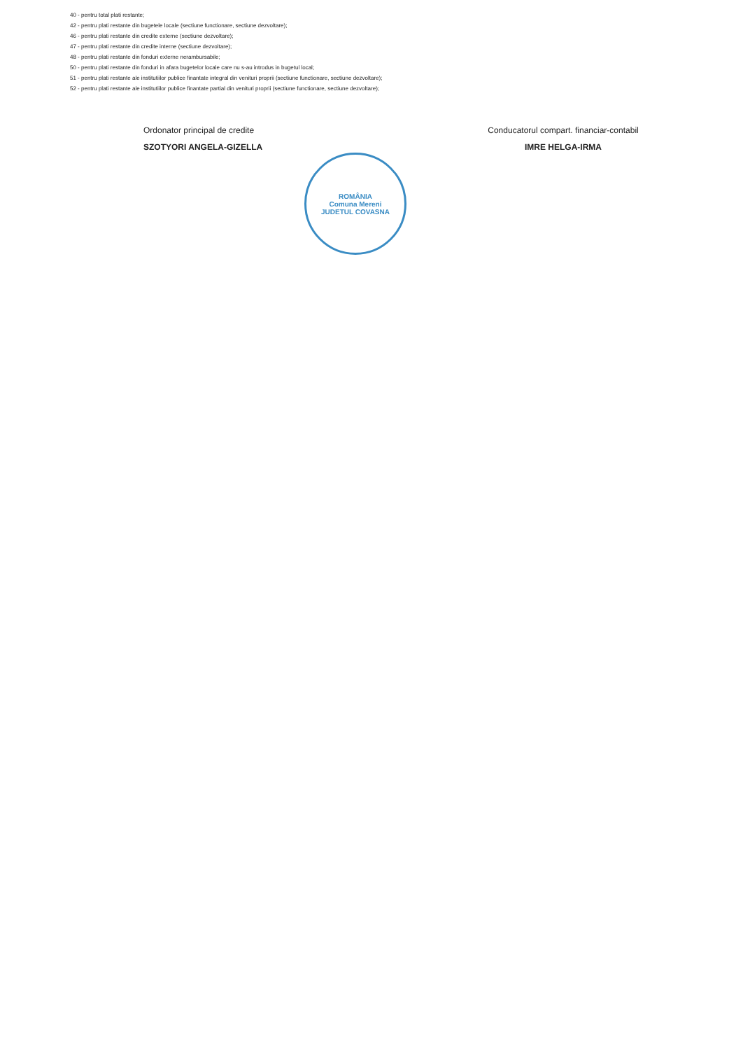40 - pentru total plati restante;
42 - pentru plati restante din bugetele locale (sectiune functionare, sectiune dezvoltare);
46 - pentru plati restante din credite externe (sectiune dezvoltare);
47 - pentru plati restante din credite interne (sectiune dezvoltare);
48 - pentru plati restante din fonduri externe nerambursabile;
50 - pentru plati restante din fonduri in afara bugetelor locale care nu s-au introdus in bugetul local;
51 - pentru plati restante ale institutiilor publice finantate integral din venituri proprii (sectiune functionare, sectiune dezvoltare);
52 - pentru plati restante ale institutiilor publice finantate partial din venituri proprii (sectiune functionare, sectiune dezvoltare);
Ordonator principal de credite
SZOTYORI ANGELA-GIZELLA
Conducatorul compart. financiar-contabil
IMRE HELGA-IRMA
ROMÂNIA
Comuna Mereni
JUDETUL COVASNA